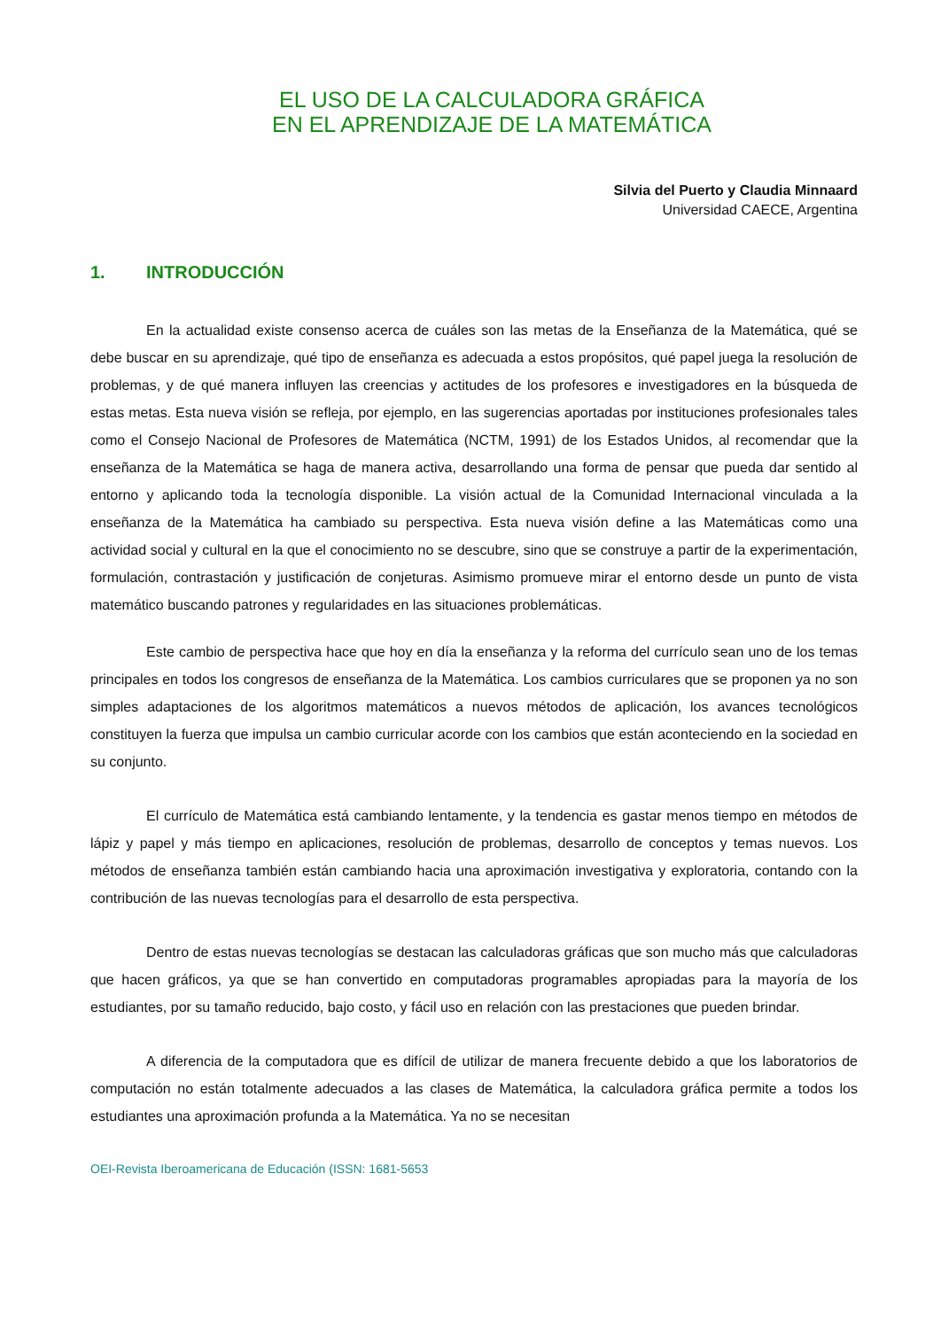EL USO DE LA CALCULADORA GRÁFICA
EN EL APRENDIZAJE DE LA MATEMÁTICA
Silvia del Puerto y Claudia Minnaard
Universidad CAECE, Argentina
1. INTRODUCCIÓN
En la actualidad existe consenso acerca de cuáles son las metas de la Enseñanza de la Matemática, qué se debe buscar en su aprendizaje, qué tipo de enseñanza es adecuada a estos propósitos, qué papel juega la resolución de problemas, y de qué manera influyen las creencias y actitudes de los profesores e investigadores en la búsqueda de estas metas. Esta nueva visión se refleja, por ejemplo, en las sugerencias aportadas por instituciones profesionales tales como el Consejo Nacional de Profesores de Matemática (NCTM, 1991) de los Estados Unidos, al recomendar que la enseñanza de la Matemática se haga de manera activa, desarrollando una forma de pensar que pueda dar sentido al entorno y aplicando toda la tecnología disponible. La visión actual de la Comunidad Internacional vinculada a la enseñanza de la Matemática ha cambiado su perspectiva. Esta nueva visión define a las Matemáticas como una actividad social y cultural en la que el conocimiento no se descubre, sino que se construye a partir de la experimentación, formulación, contrastación y justificación de conjeturas. Asimismo promueve mirar el entorno desde un punto de vista matemático buscando patrones y regularidades en las situaciones problemáticas.
Este cambio de perspectiva hace que hoy en día la enseñanza y la reforma del currículo sean uno de los temas principales en todos los congresos de enseñanza de la Matemática. Los cambios curriculares que se proponen ya no son simples adaptaciones de los algoritmos matemáticos a nuevos métodos de aplicación, los avances tecnológicos constituyen la fuerza que impulsa un cambio curricular acorde con los cambios que están aconteciendo en la sociedad en su conjunto.
El currículo de Matemática está cambiando lentamente, y la tendencia es gastar menos tiempo en métodos de lápiz y papel y más tiempo en aplicaciones, resolución de problemas, desarrollo de conceptos y temas nuevos. Los métodos de enseñanza también están cambiando hacia una aproximación investigativa y exploratoria, contando con la contribución de las nuevas tecnologías para el desarrollo de esta perspectiva.
Dentro de estas nuevas tecnologías se destacan las calculadoras gráficas que son mucho más que calculadoras que hacen gráficos, ya que se han convertido en computadoras programables apropiadas para la mayoría de los estudiantes, por su tamaño reducido, bajo costo, y fácil uso en relación con las prestaciones que pueden brindar.
A diferencia de la computadora que es difícil de utilizar de manera frecuente debido a que los laboratorios de computación no están totalmente adecuados a las clases de Matemática, la calculadora gráfica permite a todos los estudiantes una aproximación profunda a la Matemática. Ya no se necesitan
OEI-Revista Iberoamericana de Educación (ISSN: 1681-5653